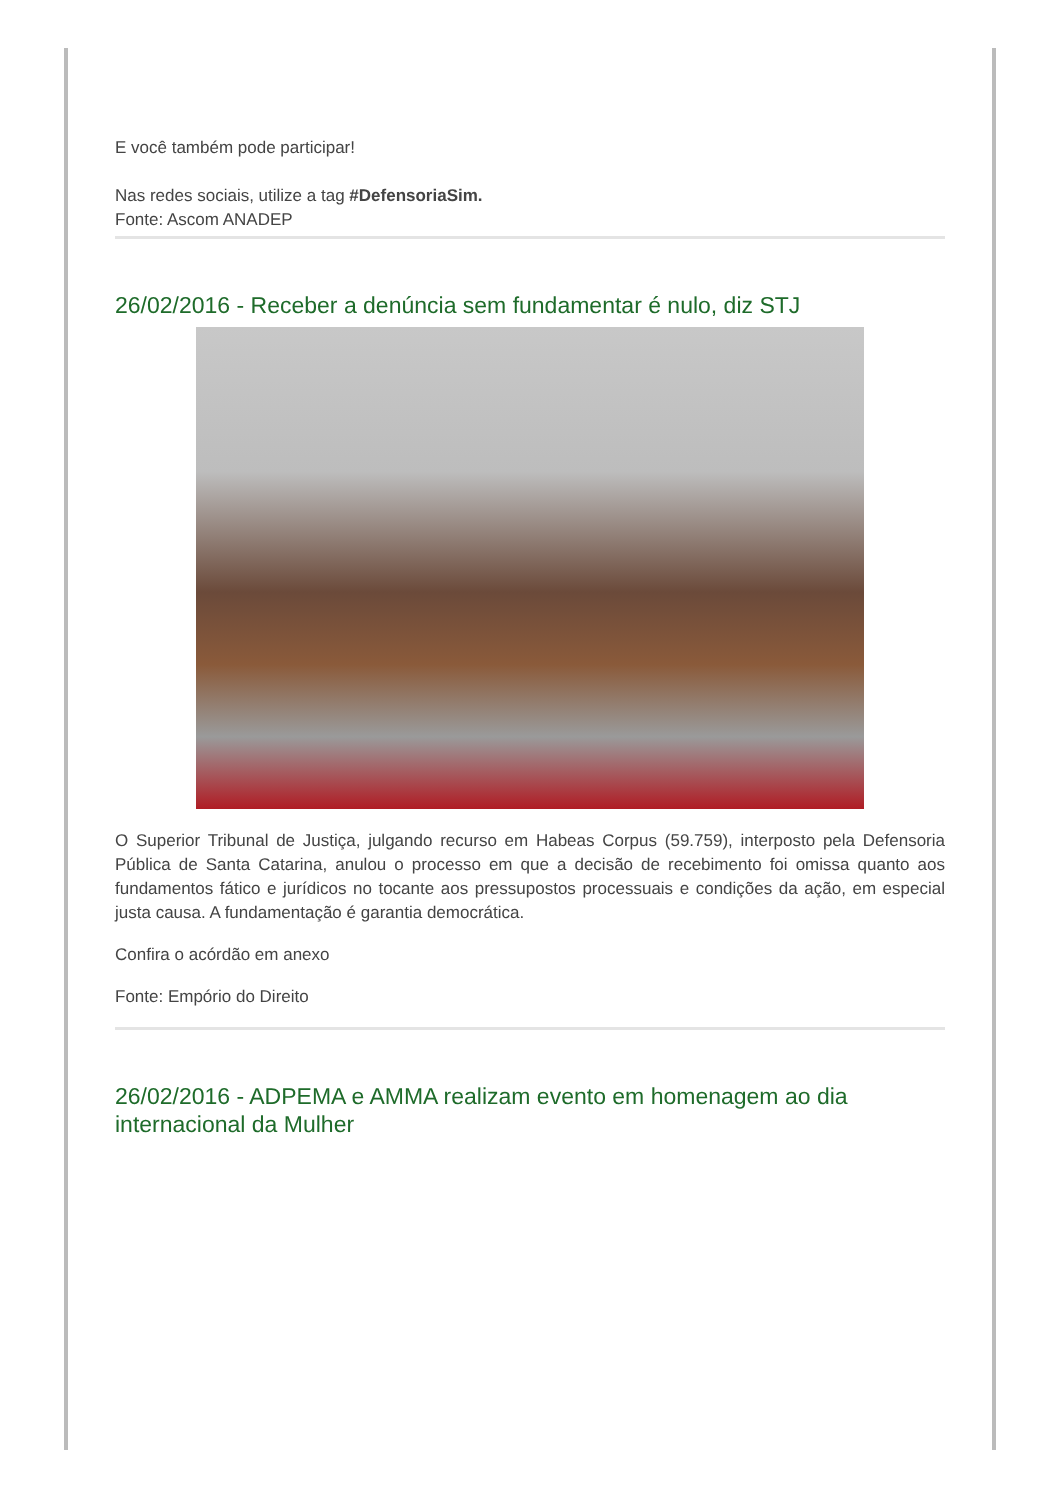E você também pode participar!
Nas redes sociais, utilize a tag #DefensoriaSim.
Fonte: Ascom ANADEP
26/02/2016 - Receber a denúncia sem fundamentar é nulo, diz STJ
O Superior Tribunal de Justiça, julgando recurso em Habeas Corpus (59.759), interposto pela Defensoria Pública de Santa Catarina, anulou o processo em que a decisão de recebimento foi omissa quanto aos fundamentos fático e jurídicos no tocante aos pressupostos processuais e condições da ação, em especial justa causa. A fundamentação é garantia democrática.
Confira o acórdão em anexo
Fonte: Empório do Direito
26/02/2016 - ADPEMA e AMMA realizam evento em homenagem ao dia internacional da Mulher